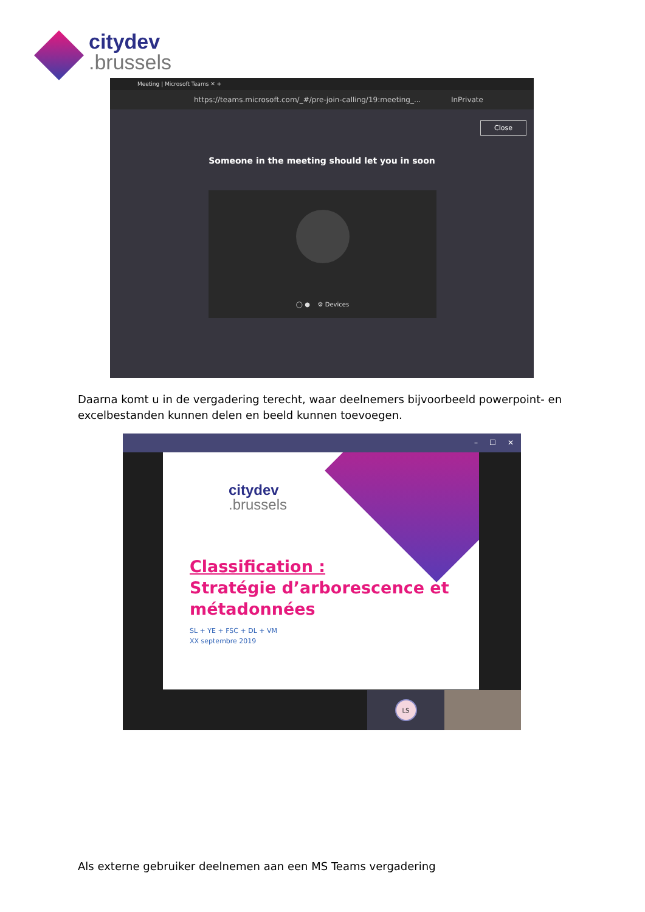citydev
.brussels
Meeting | Microsoft Teams ✕ +
https://teams.microsoft.com/_#/pre-join-calling/19:meeting_... InPrivate
Close
Someone in the meeting should let you in soon
◯ ● ⚙ Devices
Daarna komt u in de vergadering terecht, waar deelnemers bijvoorbeeld powerpoint- en excelbestanden kunnen delen en beeld kunnen toevoegen.
– ☐ ✕
citydev
.brussels
Classification :
Stratégie d’arborescence et
métadonnées
SL + YE + FSC + DL + VM
XX septembre 2019
LS
Als externe gebruiker deelnemen aan een MS Teams vergadering